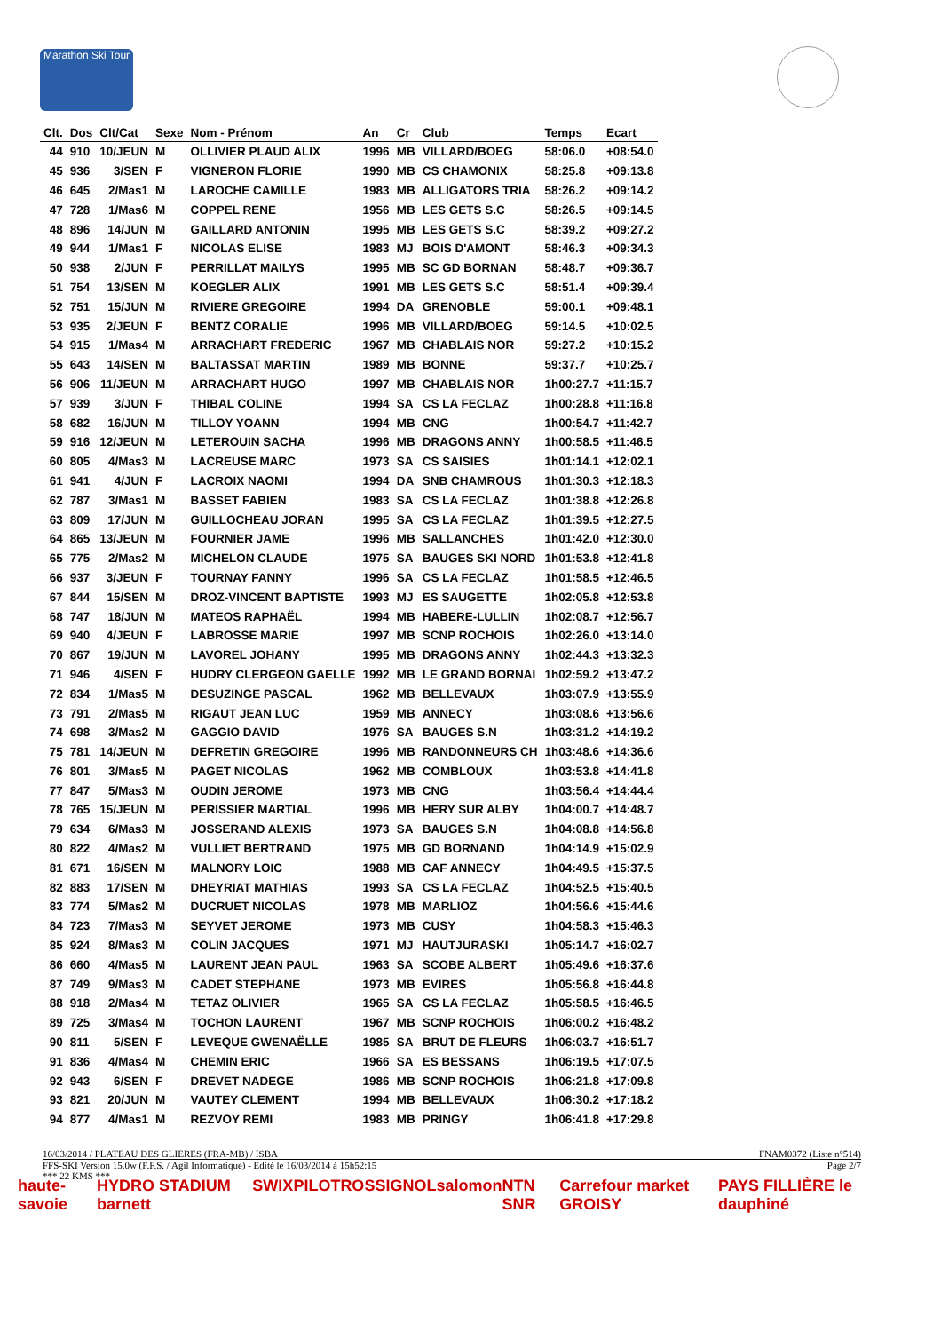Marathon Ski Tour
| Clt. | Dos | Clt/Cat | Sexe | Nom - Prénom | An | Cr | Club | Temps | Ecart |
| --- | --- | --- | --- | --- | --- | --- | --- | --- | --- |
| 44 | 910 | 10/JEUN | M | OLLIVIER PLAUD ALIX | 1996 | MB | VILLARD/BOEG | 58:06.0 | +08:54.0 |
| 45 | 936 | 3/SEN | F | VIGNERON FLORIE | 1990 | MB | CS CHAMONIX | 58:25.8 | +09:13.8 |
| 46 | 645 | 2/Mas1 | M | LAROCHE CAMILLE | 1983 | MB | ALLIGATORS TRIA | 58:26.2 | +09:14.2 |
| 47 | 728 | 1/Mas6 | M | COPPEL RENE | 1956 | MB | LES GETS S.C | 58:26.5 | +09:14.5 |
| 48 | 896 | 14/JUN | M | GAILLARD ANTONIN | 1995 | MB | LES GETS S.C | 58:39.2 | +09:27.2 |
| 49 | 944 | 1/Mas1 | F | NICOLAS ELISE | 1983 | MJ | BOIS D'AMONT | 58:46.3 | +09:34.3 |
| 50 | 938 | 2/JUN | F | PERRILLAT MAILYS | 1995 | MB | SC GD BORNAN | 58:48.7 | +09:36.7 |
| 51 | 754 | 13/SEN | M | KOEGLER ALIX | 1991 | MB | LES GETS S.C | 58:51.4 | +09:39.4 |
| 52 | 751 | 15/JUN | M | RIVIERE GREGOIRE | 1994 | DA | GRENOBLE | 59:00.1 | +09:48.1 |
| 53 | 935 | 2/JEUN | F | BENTZ CORALIE | 1996 | MB | VILLARD/BOEG | 59:14.5 | +10:02.5 |
| 54 | 915 | 1/Mas4 | M | ARRACHART FREDERIC | 1967 | MB | CHABLAIS NOR | 59:27.2 | +10:15.2 |
| 55 | 643 | 14/SEN | M | BALTASSAT MARTIN | 1989 | MB | BONNE | 59:37.7 | +10:25.7 |
| 56 | 906 | 11/JEUN | M | ARRACHART HUGO | 1997 | MB | CHABLAIS NOR | 1h00:27.7 | +11:15.7 |
| 57 | 939 | 3/JUN | F | THIBAL COLINE | 1994 | SA | CS LA FECLAZ | 1h00:28.8 | +11:16.8 |
| 58 | 682 | 16/JUN | M | TILLOY YOANN | 1994 | MB | CNG | 1h00:54.7 | +11:42.7 |
| 59 | 916 | 12/JEUN | M | LETEROUIN SACHA | 1996 | MB | DRAGONS ANNY | 1h00:58.5 | +11:46.5 |
| 60 | 805 | 4/Mas3 | M | LACREUSE MARC | 1973 | SA | CS SAISIES | 1h01:14.1 | +12:02.1 |
| 61 | 941 | 4/JUN | F | LACROIX NAOMI | 1994 | DA | SNB CHAMROUS | 1h01:30.3 | +12:18.3 |
| 62 | 787 | 3/Mas1 | M | BASSET FABIEN | 1983 | SA | CS LA FECLAZ | 1h01:38.8 | +12:26.8 |
| 63 | 809 | 17/JUN | M | GUILLOCHEAU JORAN | 1995 | SA | CS LA FECLAZ | 1h01:39.5 | +12:27.5 |
| 64 | 865 | 13/JEUN | M | FOURNIER JAME | 1996 | MB | SALLANCHES | 1h01:42.0 | +12:30.0 |
| 65 | 775 | 2/Mas2 | M | MICHELON CLAUDE | 1975 | SA | BAUGES SKI NORD | 1h01:53.8 | +12:41.8 |
| 66 | 937 | 3/JEUN | F | TOURNAY FANNY | 1996 | SA | CS LA FECLAZ | 1h01:58.5 | +12:46.5 |
| 67 | 844 | 15/SEN | M | DROZ-VINCENT BAPTISTE | 1993 | MJ | ES SAUGETTE | 1h02:05.8 | +12:53.8 |
| 68 | 747 | 18/JUN | M | MATEOS RAPHAËL | 1994 | MB | HABERE-LULLIN | 1h02:08.7 | +12:56.7 |
| 69 | 940 | 4/JEUN | F | LABROSSE MARIE | 1997 | MB | SCNP ROCHOIS | 1h02:26.0 | +13:14.0 |
| 70 | 867 | 19/JUN | M | LAVOREL JOHANY | 1995 | MB | DRAGONS ANNY | 1h02:44.3 | +13:32.3 |
| 71 | 946 | 4/SEN | F | HUDRY CLERGEON GAELLE | 1992 | MB | LE GRAND BORNAI | 1h02:59.2 | +13:47.2 |
| 72 | 834 | 1/Mas5 | M | DESUZINGE PASCAL | 1962 | MB | BELLEVAUX | 1h03:07.9 | +13:55.9 |
| 73 | 791 | 2/Mas5 | M | RIGAUT JEAN LUC | 1959 | MB | ANNECY | 1h03:08.6 | +13:56.6 |
| 74 | 698 | 3/Mas2 | M | GAGGIO DAVID | 1976 | SA | BAUGES S.N | 1h03:31.2 | +14:19.2 |
| 75 | 781 | 14/JEUN | M | DEFRETIN GREGOIRE | 1996 | MB | RANDONNEURS CH | 1h03:48.6 | +14:36.6 |
| 76 | 801 | 3/Mas5 | M | PAGET NICOLAS | 1962 | MB | COMBLOUX | 1h03:53.8 | +14:41.8 |
| 77 | 847 | 5/Mas3 | M | OUDIN JEROME | 1973 | MB | CNG | 1h03:56.4 | +14:44.4 |
| 78 | 765 | 15/JEUN | M | PERISSIER MARTIAL | 1996 | MB | HERY SUR ALBY | 1h04:00.7 | +14:48.7 |
| 79 | 634 | 6/Mas3 | M | JOSSERAND ALEXIS | 1973 | SA | BAUGES S.N | 1h04:08.8 | +14:56.8 |
| 80 | 822 | 4/Mas2 | M | VULLIET BERTRAND | 1975 | MB | GD BORNAND | 1h04:14.9 | +15:02.9 |
| 81 | 671 | 16/SEN | M | MALNORY LOIC | 1988 | MB | CAF ANNECY | 1h04:49.5 | +15:37.5 |
| 82 | 883 | 17/SEN | M | DHEYRIAT MATHIAS | 1993 | SA | CS LA FECLAZ | 1h04:52.5 | +15:40.5 |
| 83 | 774 | 5/Mas2 | M | DUCRUET NICOLAS | 1978 | MB | MARLIOZ | 1h04:56.6 | +15:44.6 |
| 84 | 723 | 7/Mas3 | M | SEYVET JEROME | 1973 | MB | CUSY | 1h04:58.3 | +15:46.3 |
| 85 | 924 | 8/Mas3 | M | COLIN JACQUES | 1971 | MJ | HAUTJURASKI | 1h05:14.7 | +16:02.7 |
| 86 | 660 | 4/Mas5 | M | LAURENT JEAN PAUL | 1963 | SA | SCOBE ALBERT | 1h05:49.6 | +16:37.6 |
| 87 | 749 | 9/Mas3 | M | CADET STEPHANE | 1973 | MB | EVIRES | 1h05:56.8 | +16:44.8 |
| 88 | 918 | 2/Mas4 | M | TETAZ OLIVIER | 1965 | SA | CS LA FECLAZ | 1h05:58.5 | +16:46.5 |
| 89 | 725 | 3/Mas4 | M | TOCHON LAURENT | 1967 | MB | SCNP ROCHOIS | 1h06:00.2 | +16:48.2 |
| 90 | 811 | 5/SEN | F | LEVEQUE GWENAËLLE | 1985 | SA | BRUT DE FLEURS | 1h06:03.7 | +16:51.7 |
| 91 | 836 | 4/Mas4 | M | CHEMIN ERIC | 1966 | SA | ES BESSANS | 1h06:19.5 | +17:07.5 |
| 92 | 943 | 6/SEN | F | DREVET NADEGE | 1986 | MB | SCNP ROCHOIS | 1h06:21.8 | +17:09.8 |
| 93 | 821 | 20/JUN | M | VAUTEY CLEMENT | 1994 | MB | BELLEVAUX | 1h06:30.2 | +17:18.2 |
| 94 | 877 | 4/Mas1 | M | REZVOY REMI | 1983 | MB | PRINGY | 1h06:41.8 | +17:29.8 |
16/03/2014 / PLATEAU DES GLIERES (FRA-MB) / ISBA FNAM0372 (Liste n°514)
FFS-SKI Version 15.0w (F.F.S. / Agil Informatique) - Edité le 16/03/2014 à 15h52:15 Page 2/7
*** 22 KMS ***
haute-savoie HYDRO STADIUM barnett SWIX PILOT ROSSIGNOL salomon NTN SNR Carrefour market GROISY PAYS FILLIÈRE le dauphiné